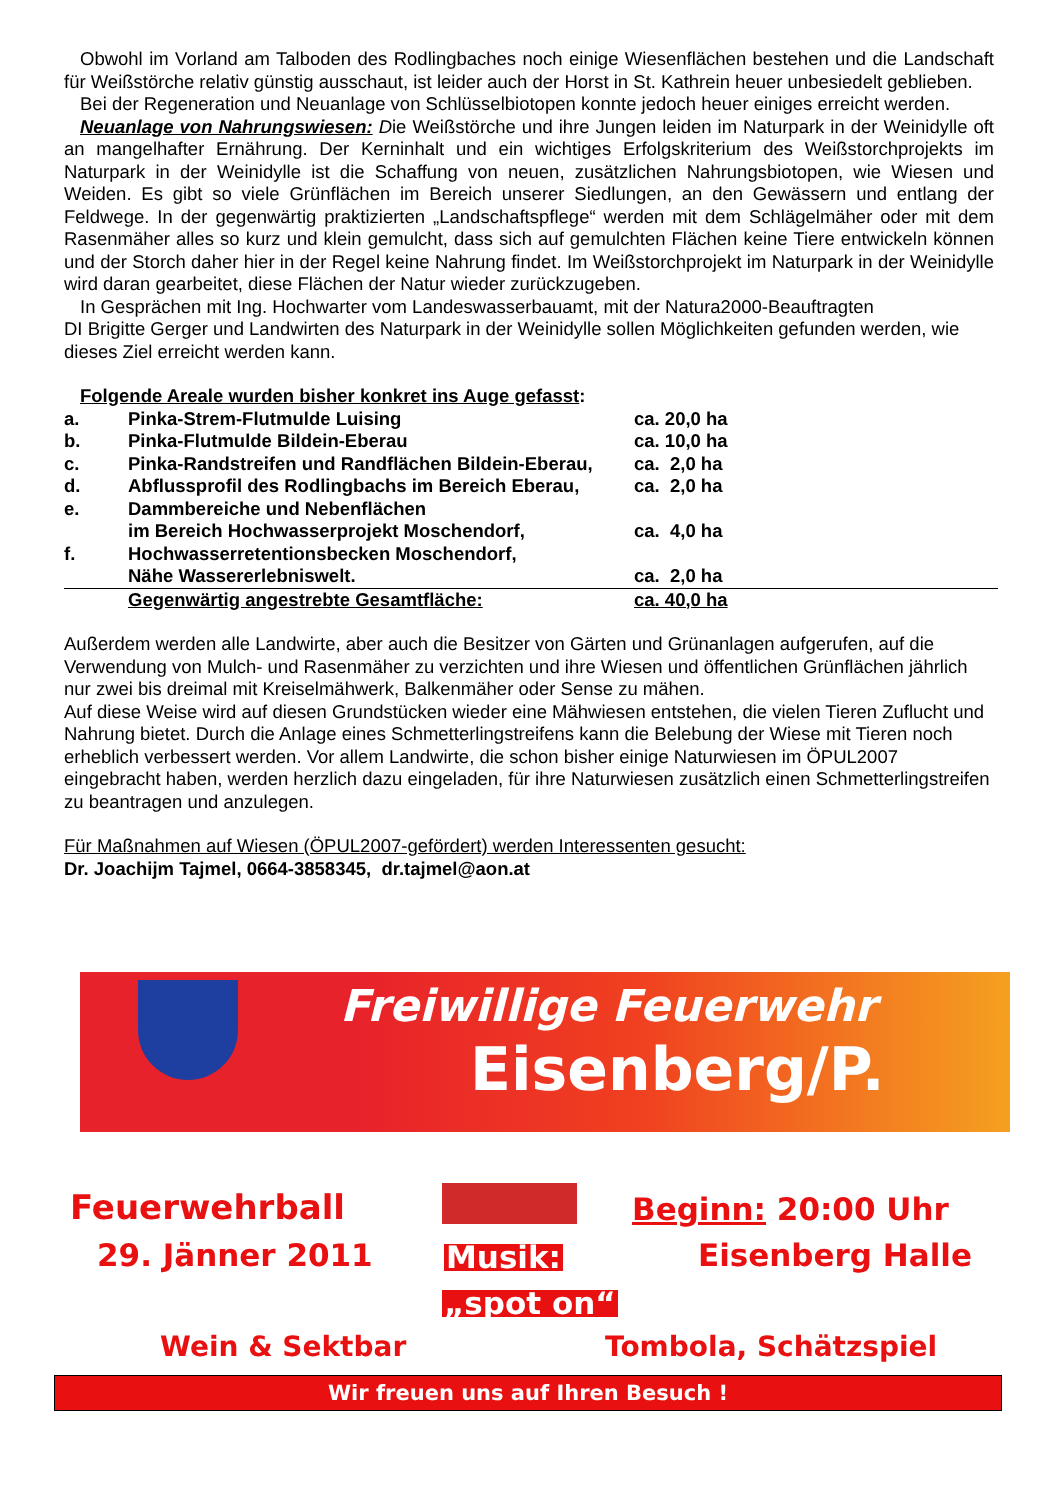Obwohl im Vorland am Talboden des Rodlingbaches noch einige Wiesenflächen bestehen und die Landschaft für Weißstörche relativ günstig ausschaut, ist leider auch der Horst in St. Kathrein heuer unbesiedelt geblieben.
Bei der Regeneration und Neuanlage von Schlüsselbiotopen konnte jedoch heuer einiges erreicht werden.
Neuanlage von Nahrungswiesen: Die Weißstörche und ihre Jungen leiden im Naturpark in der Weinidylle oft an mangelhafter Ernährung. Der Kerninhalt und ein wichtiges Erfolgskriterium des Weißstorchprojekts im Naturpark in der Weinidylle ist die Schaffung von neuen, zusätzlichen Nahrungsbiotopen, wie Wiesen und Weiden. Es gibt so viele Grünflächen im Bereich unserer Siedlungen, an den Gewässern und entlang der Feldwege. In der gegenwärtig praktizierten „Landschaftspflege“ werden mit dem Schlägelmäher oder mit dem Rasenmäher alles so kurz und klein gemulcht, dass sich auf gemulchten Flächen keine Tiere entwickeln können und der Storch daher hier in der Regel keine Nahrung findet. Im Weißstorchprojekt im Naturpark in der Weinidylle wird daran gearbeitet, diese Flächen der Natur wieder zurückzugeben.
In Gesprächen mit Ing. Hochwarter vom Landeswasserbauamt, mit der Natura2000-Beauftragten
DI Brigitte Gerger und Landwirten des Naturpark in der Weinidylle sollen Möglichkeiten gefunden werden, wie dieses Ziel erreicht werden kann.
Folgende Areale wurden bisher konkret ins Auge gefasst:
| a. | Pinka-Strem-Flutmulde Luising | ca. 20,0 ha |
| b. | Pinka-Flutmulde Bildein-Eberau | ca. 10,0 ha |
| c. | Pinka-Randstreifen und Randflächen Bildein-Eberau, | ca. 2,0 ha |
| d. | Abflussprofil des Rodlingbachs im Bereich Eberau, | ca. 2,0 ha |
| e. | Dammbereiche und Nebenflächen | |
| | im Bereich Hochwasserprojekt Moschendorf, | ca. 4,0 ha |
| f. | Hochwasserretentionsbecken Moschendorf, | |
| | Nähe Wassererlebniswelt. | ca. 2,0 ha |
| | Gegenwärtig angestrebte Gesamtfläche: | ca. 40,0 ha |
Außerdem werden alle Landwirte, aber auch die Besitzer von Gärten und Grünanlagen aufgerufen, auf die Verwendung von Mulch- und Rasenmäher zu verzichten und ihre Wiesen und öffentlichen Grünflächen jährlich nur zwei bis dreimal mit Kreiselmähwerk, Balkenmäher oder Sense zu mähen.
Auf diese Weise wird auf diesen Grundstücken wieder eine Mähwiesen entstehen, die vielen Tieren Zuflucht und Nahrung bietet. Durch die Anlage eines Schmetterlingstreifens kann die Belebung der Wiese mit Tieren noch erheblich verbessert werden. Vor allem Landwirte, die schon bisher einige Naturwiesen im ÖPUL2007 eingebracht haben, werden herzlich dazu eingeladen, für ihre Naturwiesen zusätzlich einen Schmetterlingstreifen zu beantragen und anzulegen.
Für Maßnahmen auf Wiesen (ÖPUL2007-gefördert) werden Interessenten gesucht:
Dr. Joachijm Tajmel, 0664-3858345, dr.tajmel@aon.at
Freiwillige Feuerwehr
Eisenberg/P.
Feuerwehrball
29. Jänner 2011
Beginn: 20:00 Uhr
Eisenberg Halle
Musik:
„spot on“
Wein & Sektbar Tombola, Schätzspiel
Wir freuen uns auf Ihren Besuch !